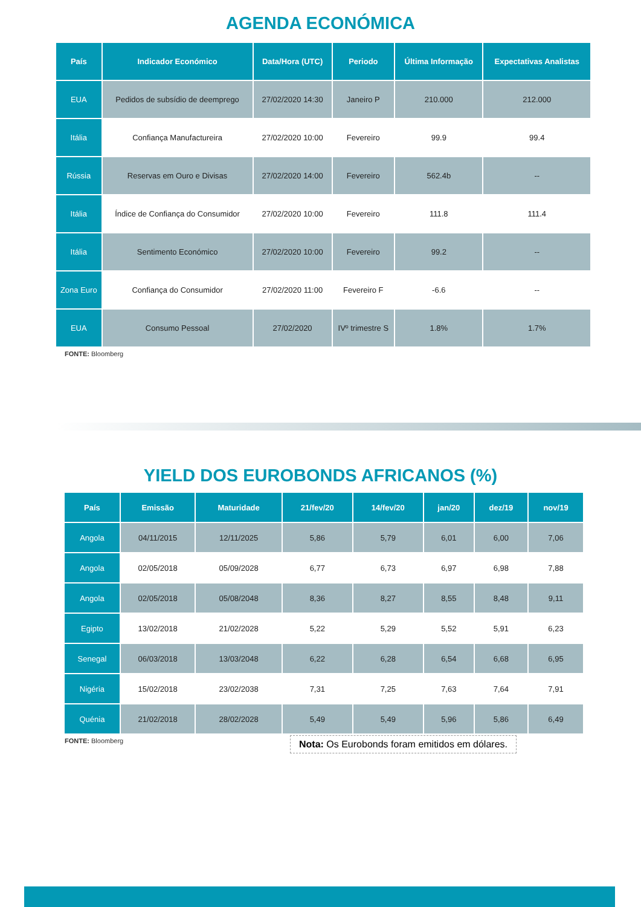AGENDA ECONÓMICA
| País | Indicador Económico | Data/Hora (UTC) | Periodo | Última Informação | Expectativas Analistas |
| --- | --- | --- | --- | --- | --- |
| EUA | Pedidos de subsídio de deemprego | 27/02/2020 14:30 | Janeiro P | 210.000 | 212.000 |
| Itália | Confiança Manufactureira | 27/02/2020 10:00 | Fevereiro | 99.9 | 99.4 |
| Rússia | Reservas em Ouro e Divisas | 27/02/2020 14:00 | Fevereiro | 562.4b | -- |
| Itália | Índice de Confiança do Consumidor | 27/02/2020 10:00 | Fevereiro | 111.8 | 111.4 |
| Itália | Sentimento Económico | 27/02/2020 10:00 | Fevereiro | 99.2 | -- |
| Zona Euro | Confiança do Consumidor | 27/02/2020 11:00 | Fevereiro F | -6.6 | -- |
| EUA | Consumo Pessoal | 27/02/2020 | IVº trimestre S | 1.8% | 1.7% |
FONTE: Bloomberg
YIELD DOS EUROBONDS AFRICANOS (%)
| País | Emissão | Maturidade | 21/fev/20 | 14/fev/20 | jan/20 | dez/19 | nov/19 |
| --- | --- | --- | --- | --- | --- | --- | --- |
| Angola | 04/11/2015 | 12/11/2025 | 5,86 | 5,79 | 6,01 | 6,00 | 7,06 |
| Angola | 02/05/2018 | 05/09/2028 | 6,77 | 6,73 | 6,97 | 6,98 | 7,88 |
| Angola | 02/05/2018 | 05/08/2048 | 8,36 | 8,27 | 8,55 | 8,48 | 9,11 |
| Egipto | 13/02/2018 | 21/02/2028 | 5,22 | 5,29 | 5,52 | 5,91 | 6,23 |
| Senegal | 06/03/2018 | 13/03/2048 | 6,22 | 6,28 | 6,54 | 6,68 | 6,95 |
| Nigéria | 15/02/2018 | 23/02/2038 | 7,31 | 7,25 | 7,63 | 7,64 | 7,91 |
| Quénia | 21/02/2018 | 28/02/2028 | 5,49 | 5,49 | 5,96 | 5,86 | 6,49 |
FONTE: Bloomberg
Nota: Os Eurobonds foram emitidos em dólares.